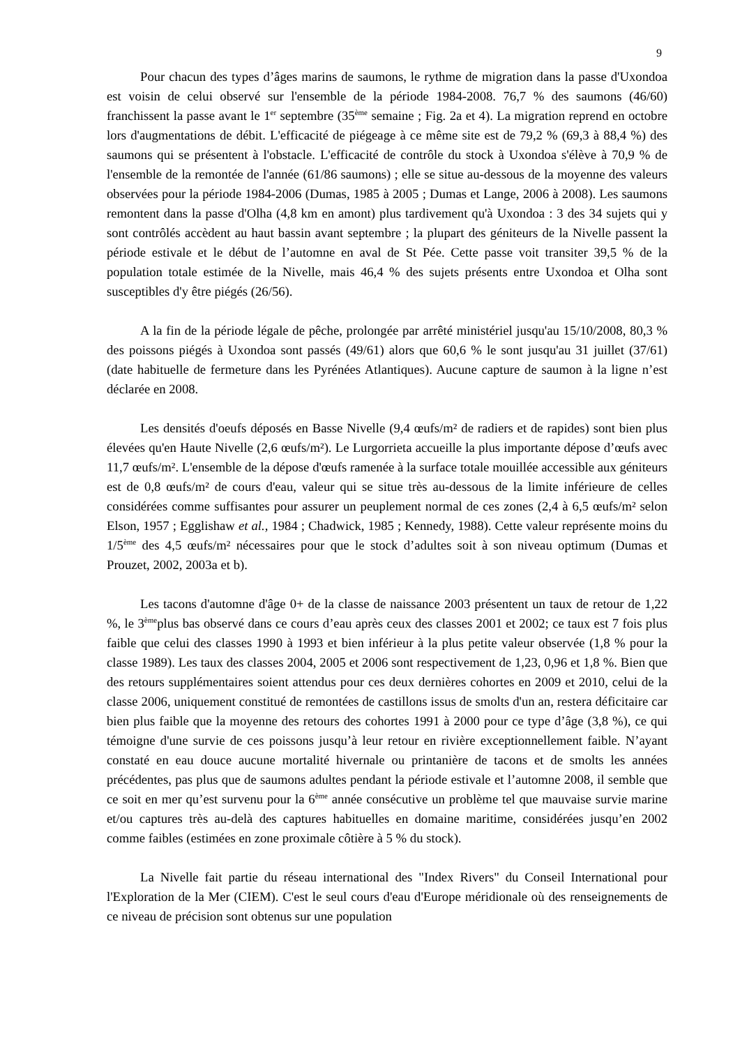9
Pour chacun des types d’âges marins de saumons, le rythme de migration dans la passe d'Uxondoa est voisin de celui observé sur l'ensemble de la période 1984-2008. 76,7 % des saumons (46/60) franchissent la passe avant le 1<sup>er</sup> septembre (35<sup>ème</sup> semaine ; Fig. 2a et 4). La migration reprend en octobre lors d'augmentations de débit. L'efficacité de piégeage à ce même site est de 79,2 % (69,3 à 88,4 %) des saumons qui se présentent à l'obstacle. L'efficacité de contrôle du stock à Uxondoa s'élève à 70,9 % de l'ensemble de la remontée de l'année (61/86 saumons) ; elle se situe au-dessous de la moyenne des valeurs observées pour la période 1984-2006 (Dumas, 1985 à 2005 ; Dumas et Lange, 2006 à 2008). Les saumons remontent dans la passe d'Olha (4,8 km en amont) plus tardivement qu'à Uxondoa : 3 des 34 sujets qui y sont contrôlés accèdent au haut bassin avant septembre ; la plupart des géniteurs de la Nivelle passent la période estivale et le début de l’automne en aval de St Pée. Cette passe voit transiter 39,5 % de la population totale estimée de la Nivelle, mais 46,4 % des sujets présents entre Uxondoa et Olha sont susceptibles d'y être piégés (26/56).
A la fin de la période légale de pêche, prolongée par arrêté ministériel jusqu'au 15/10/2008, 80,3 % des poissons piégés à Uxondoa sont passés (49/61) alors que 60,6 % le sont jusqu'au 31 juillet (37/61) (date habituelle de fermeture dans les Pyrénées Atlantiques). Aucune capture de saumon à la ligne n’est déclarée en 2008.
Les densités d'oeufs déposés en Basse Nivelle (9,4 œufs/m² de radiers et de rapides) sont bien plus élevées qu'en Haute Nivelle (2,6 œufs/m²). Le Lurgorrieta accueille la plus importante dépose d’œufs avec 11,7 œufs/m². L'ensemble de la dépose d'œufs ramenée à la surface totale mouillée accessible aux géniteurs est de 0,8 œufs/m² de cours d'eau, valeur qui se situe très au-dessous de la limite inférieure de celles considérées comme suffisantes pour assurer un peuplement normal de ces zones (2,4 à 6,5 œufs/m² selon Elson, 1957 ; Egglishaw et al., 1984 ; Chadwick, 1985 ; Kennedy, 1988). Cette valeur représente moins du 1/5<sup>ème</sup> des 4,5 œufs/m² nécessaires pour que le stock d’adultes soit à son niveau optimum (Dumas et Prouzet, 2002, 2003a et b).
Les tacons d'automne d'âge 0+ de la classe de naissance 2003 présentent un taux de retour de 1,22 %, le 3<sup>ème</sup>plus bas observé dans ce cours d’eau après ceux des classes 2001 et 2002; ce taux est 7 fois plus faible que celui des classes 1990 à 1993 et bien inférieur à la plus petite valeur observée (1,8 % pour la classe 1989). Les taux des classes 2004, 2005 et 2006 sont respectivement de 1,23, 0,96 et 1,8 %. Bien que des retours supplémentaires soient attendus pour ces deux dernières cohortes en 2009 et 2010, celui de la classe 2006, uniquement constitué de remontées de castillons issus de smolts d'un an, restera déficitaire car bien plus faible que la moyenne des retours des cohortes 1991 à 2000 pour ce type d’âge (3,8 %), ce qui témoigne d'une survie de ces poissons jusqu’à leur retour en rivière exceptionnellement faible. N’ayant constaté en eau douce aucune mortalité hivernale ou printanière de tacons et de smolts les années précédentes, pas plus que de saumons adultes pendant la période estivale et l’automne 2008, il semble que ce soit en mer qu’est survenu pour la 6<sup>ème</sup> année consécutive un problème tel que mauvaise survie marine et/ou captures très au-delà des captures habituelles en domaine maritime, considérées jusqu’en 2002 comme faibles (estimées en zone proximale côtière à 5 % du stock).
La Nivelle fait partie du réseau international des "Index Rivers" du Conseil International pour l'Exploration de la Mer (CIEM). C'est le seul cours d'eau d'Europe méridionale où des renseignements de ce niveau de précision sont obtenus sur une population